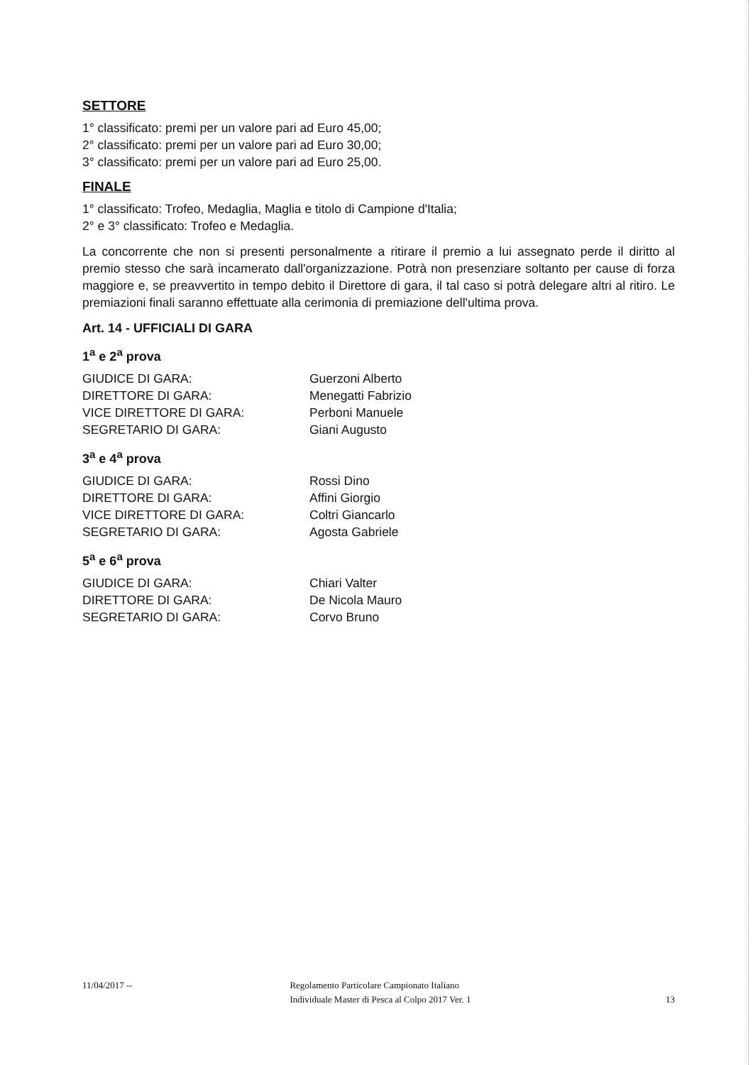SETTORE
1° classificato: premi per un valore pari ad Euro 45,00;
2° classificato: premi per un valore pari ad Euro 30,00;
3° classificato: premi per un valore pari ad Euro 25,00.
FINALE
1° classificato: Trofeo, Medaglia, Maglia e titolo di Campione d'Italia;
2° e 3° classificato: Trofeo e Medaglia.
La concorrente che non si presenti personalmente a ritirare il premio a lui assegnato perde il diritto al premio stesso che sarà incamerato dall'organizzazione. Potrà non presenziare soltanto per cause di forza maggiore e, se preavvertito in tempo debito il Direttore di gara, il tal caso si potrà delegare altri al ritiro. Le premiazioni finali saranno effettuate alla cerimonia di premiazione dell'ultima prova.
Art. 14 - UFFICIALI DI GARA
1<sup>a</sup> e 2<sup>a</sup> prova
| GIUDICE DI GARA: | Guerzoni Alberto |
| DIRETTORE DI GARA: | Menegatti Fabrizio |
| VICE DIRETTORE DI GARA: | Perboni Manuele |
| SEGRETARIO DI GARA: | Giani Augusto |
3<sup>a</sup> e 4<sup>a</sup> prova
| GIUDICE DI GARA: | Rossi Dino |
| DIRETTORE DI GARA: | Affini Giorgio |
| VICE DIRETTORE DI GARA: | Coltri Giancarlo |
| SEGRETARIO DI GARA: | Agosta Gabriele |
5<sup>a</sup> e 6<sup>a</sup> prova
| GIUDICE DI GARA: | Chiari Valter |
| DIRETTORE DI GARA: | De Nicola Mauro |
| SEGRETARIO DI GARA: | Corvo Bruno |
11/04/2017 -- Regolamento Particolare Campionato Italiano
Individuale Master di Pesca al Colpo 2017 Ver. 1
13